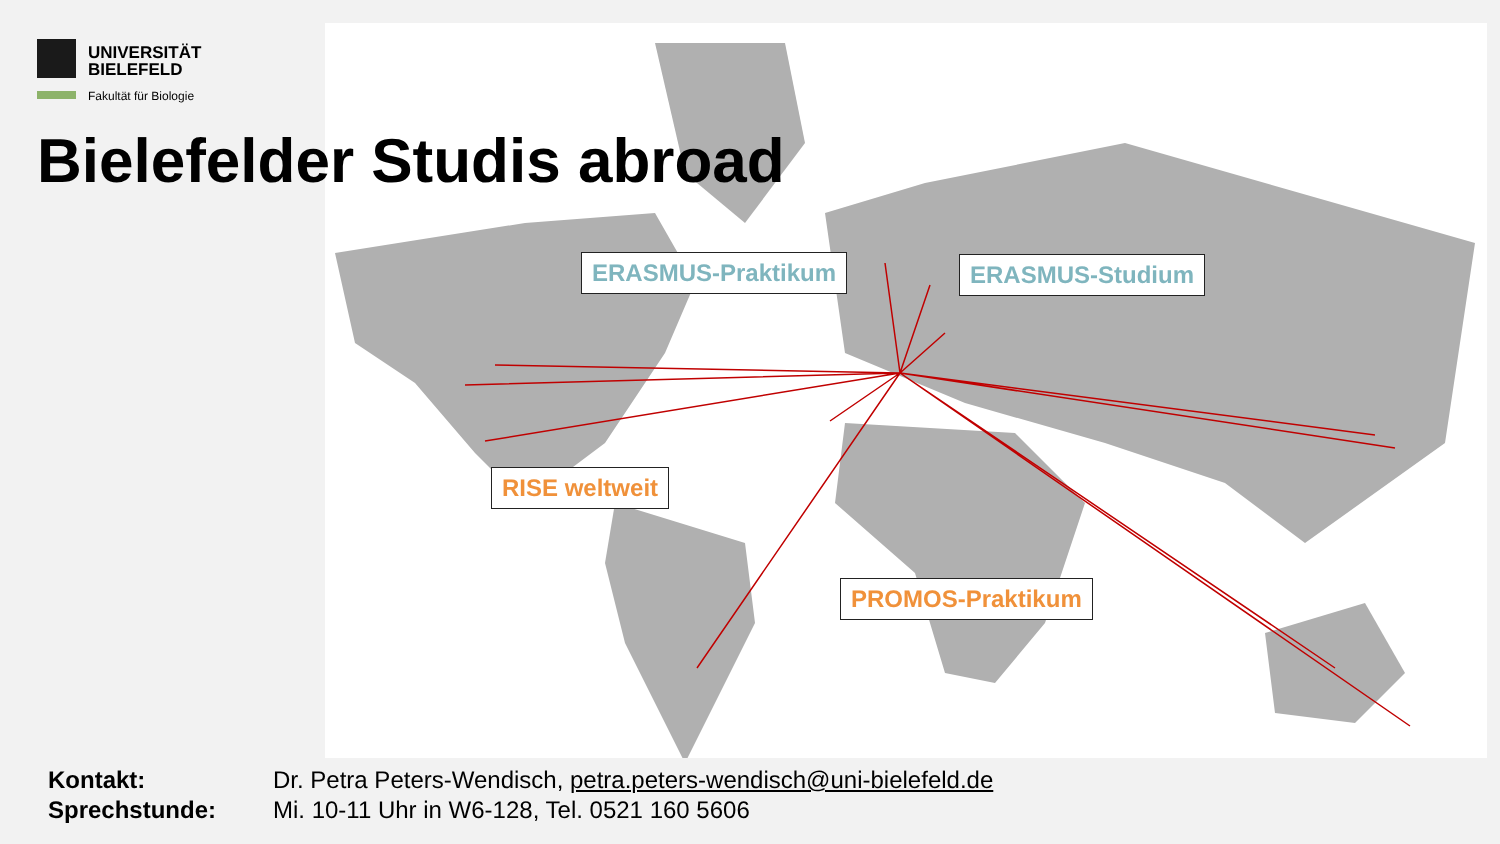UNIVERSITÄT
BIELEFELD
Fakultät für Biologie
Bielefelder Studis abroad
ERASMUS-Praktikum ERASMUS-Studium
RISE weltweit
PROMOS-Praktikum
Kontakt: Dr. Petra Peters-Wendisch, petra.peters-wendisch@uni-bielefeld.de Sprechstunde: Mi. 10-11 Uhr in W6-128, Tel. 0521 160 5606